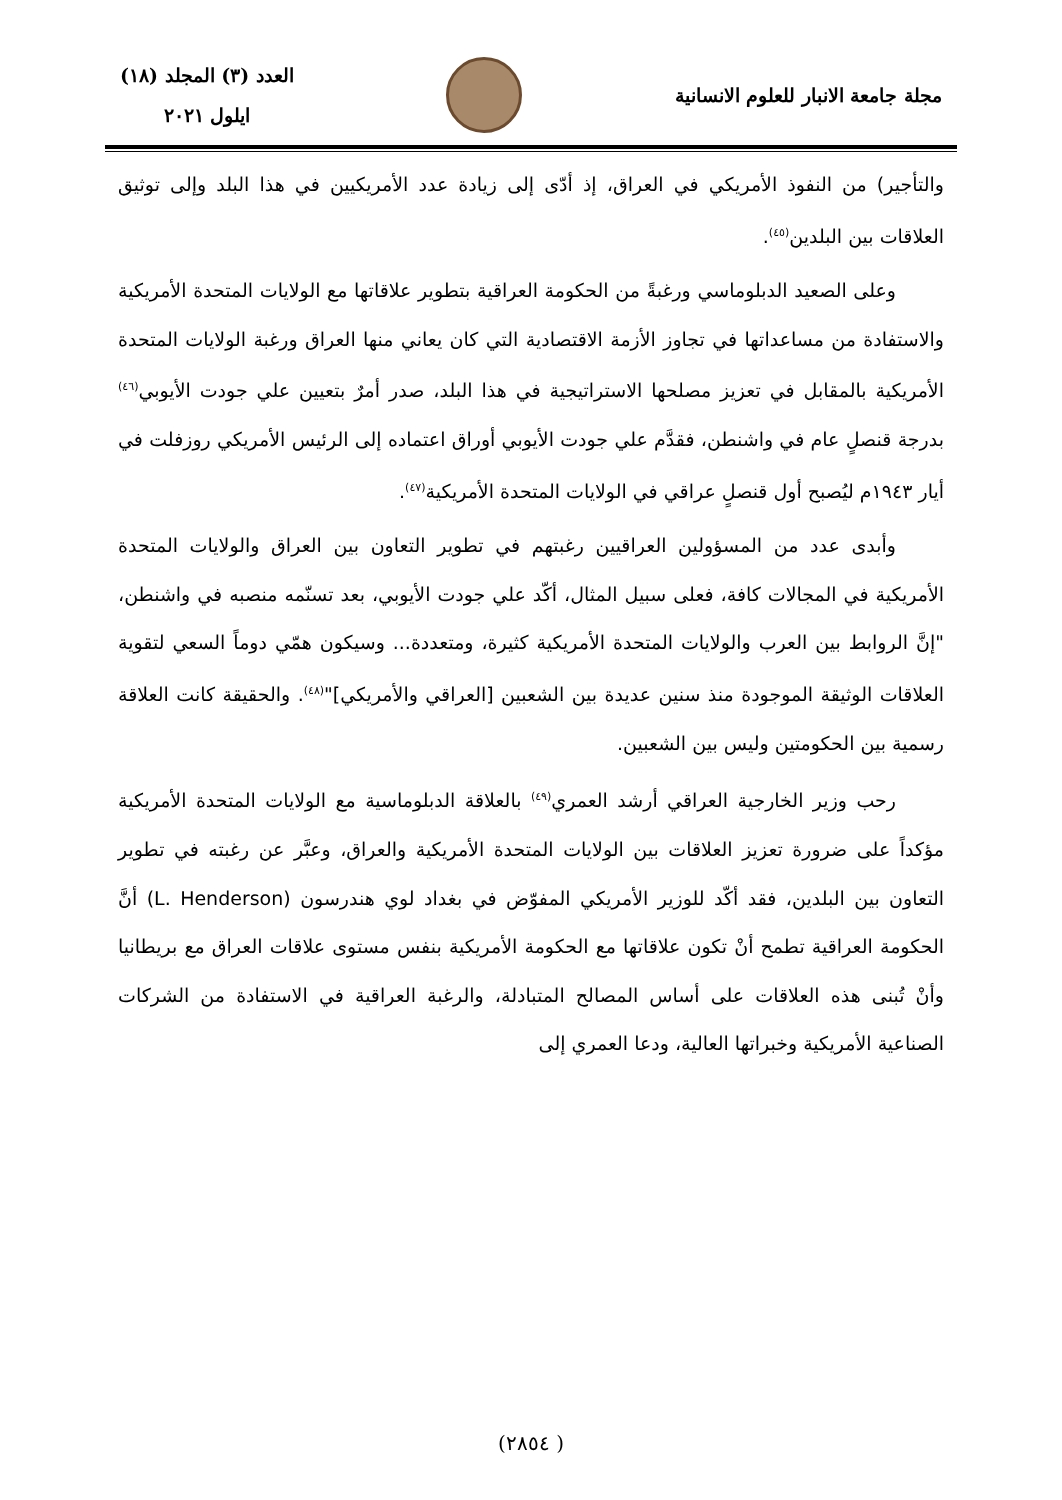مجلة جامعة الانبار للعلوم الانسانية
العدد (٣) المجلد (١٨)
ايلول ٢٠٢١
والتأجير) من النفوذ الأمريكي في العراق، إذ أدّى إلى زيادة عدد الأمريكيين في هذا البلد وإلى توثيق العلاقات بين البلدين<sup>(٤٥)</sup>.
وعلى الصعيد الدبلوماسي ورغبةً من الحكومة العراقية بتطوير علاقاتها مع الولايات المتحدة الأمريكية والاستفادة من مساعداتها في تجاوز الأزمة الاقتصادية التي كان يعاني منها العراق ورغبة الولايات المتحدة الأمريكية بالمقابل في تعزيز مصلحها الاستراتيجية في هذا البلد، صدر أمرٌ بتعيين علي جودت الأيوبي<sup>(٤٦)</sup> بدرجة قنصلٍ عام في واشنطن، فقدَّم علي جودت الأيوبي أوراق اعتماده إلى الرئيس الأمريكي روزفلت في أيار ١٩٤٣م ليُصبح أول قنصلٍ عراقي في الولايات المتحدة الأمريكية<sup>(٤٧)</sup>.
وأبدى عدد من المسؤولين العراقيين رغبتهم في تطوير التعاون بين العراق والولايات المتحدة الأمريكية في المجالات كافة، فعلى سبيل المثال، أكّد علي جودت الأيوبي، بعد تسنّمه منصبه في واشنطن، "إنَّ الروابط بين العرب والولايات المتحدة الأمريكية كثيرة، ومتعددة... وسيكون همّي دوماً السعي لتقوية العلاقات الوثيقة الموجودة منذ سنين عديدة بين الشعبين [العراقي والأمريكي]"<sup>(٤٨)</sup>. والحقيقة كانت العلاقة رسمية بين الحكومتين وليس بين الشعبين.
رحب وزير الخارجية العراقي أرشد العمري<sup>(٤٩)</sup> بالعلاقة الدبلوماسية مع الولايات المتحدة الأمريكية مؤكداً على ضرورة تعزيز العلاقات بين الولايات المتحدة الأمريكية والعراق، وعبَّر عن رغبته في تطوير التعاون بين البلدين، فقد أكّد للوزير الأمريكي المفوّض في بغداد لوي هندرسون (L. Henderson) أنَّ الحكومة العراقية تطمح أنْ تكون علاقاتها مع الحكومة الأمريكية بنفس مستوى علاقات العراق مع بريطانيا وأنْ تُبنى هذه العلاقات على أساس المصالح المتبادلة، والرغبة العراقية في الاستفادة من الشركات الصناعية الأمريكية وخبراتها العالية، ودعا العمري إلى
( ٢٨٥٤)